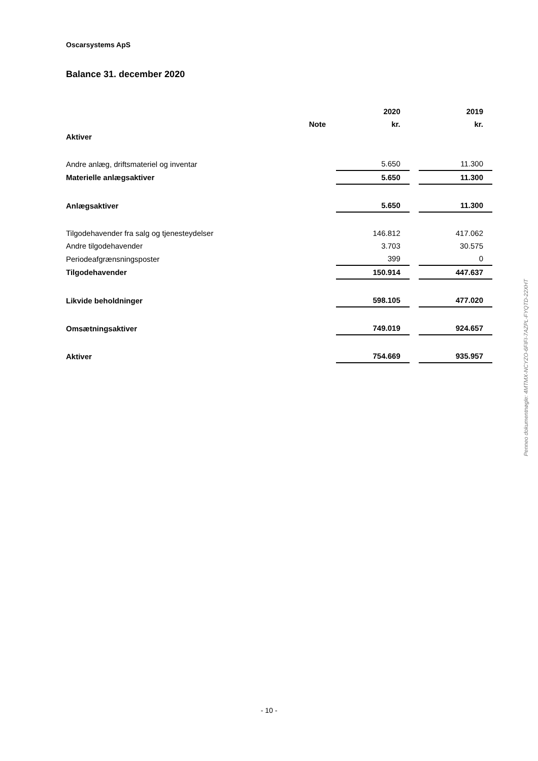Oscarsystems ApS
Balance 31. december 2020
| | | 2020 | | 2019 |
| | Note | kr. | | kr. |
| Aktiver | | | | |
| Andre anlæg, driftsmateriel og inventar | | 5.650 | | 11.300 |
| Materielle anlægsaktiver | | 5.650 | | 11.300 |
| Anlægsaktiver | | 5.650 | | 11.300 |
| Tilgodehavender fra salg og tjenesteydelser | | 146.812 | | 417.062 |
| Andre tilgodehavender | | 3.703 | | 30.575 |
| Periodeafgrænsningsposter | | 399 | | 0 |
| Tilgodehavender | | 150.914 | | 447.637 |
| Likvide beholdninger | | 598.105 | | 477.020 |
| Omsætningsaktiver | | 749.019 | | 924.657 |
| Aktiver | | 754.669 | | 935.957 |
- 10 -
Penneo dokumentnøgle: 4MTMX-NCYZO-6FIFI-7AZPL-FYQTD-22XHT